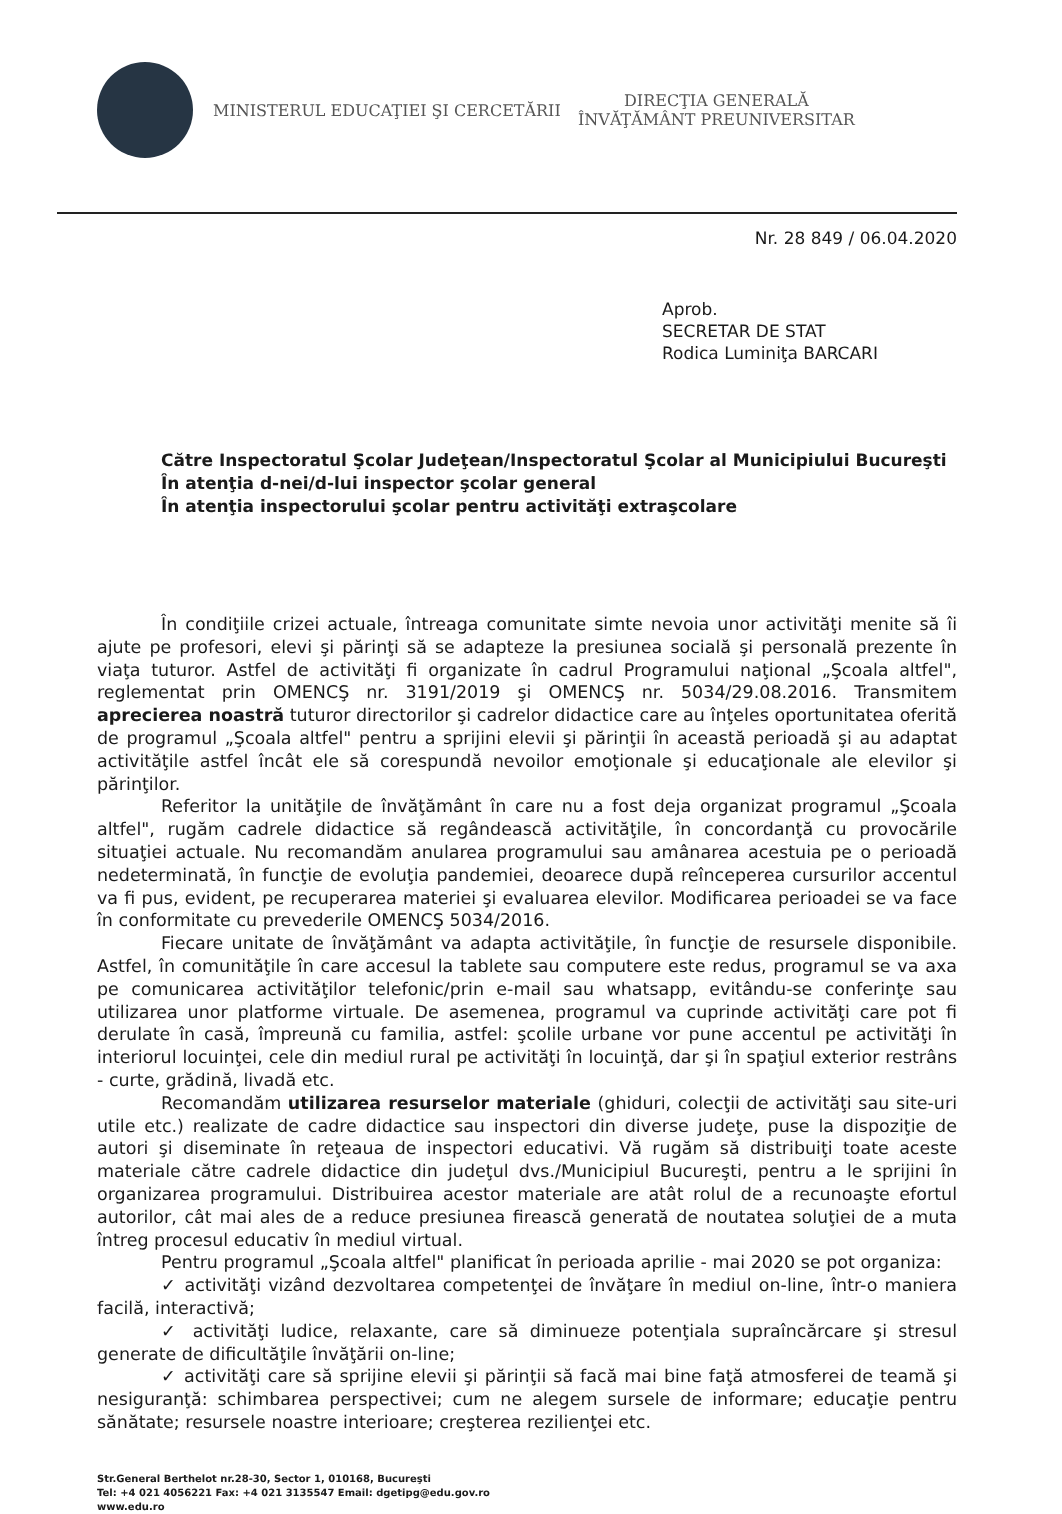MINISTERUL EDUCAŢIEI ŞI CERCETĂRII
DIRECŢIA GENERALĂ
ÎNVĂŢĂMÂNT PREUNIVERSITAR
Nr. 28 849 / 06.04.2020
Aprob.
SECRETAR DE STAT
Rodica Luminiţa BARCARI
Către Inspectoratul Şcolar Judeţean/Inspectoratul Şcolar al Municipiului Bucureşti
În atenţia d-nei/d-lui inspector şcolar general
În atenţia inspectorului şcolar pentru activităţi extraşcolare
În condiţiile crizei actuale, întreaga comunitate simte nevoia unor activităţi menite să îi ajute pe profesori, elevi şi părinţi să se adapteze la presiunea socială şi personală prezente în viaţa tuturor. Astfel de activităţi fi organizate în cadrul Programului naţional „Şcoala altfel", reglementat prin OMENCŞ nr. 3191/2019 şi OMENCŞ nr. 5034/29.08.2016. Transmitem aprecierea noastră tuturor directorilor şi cadrelor didactice care au înţeles oportunitatea oferită de programul „Şcoala altfel" pentru a sprijini elevii şi părinţii în această perioadă şi au adaptat activităţile astfel încât ele să corespundă nevoilor emoţionale şi educaţionale ale elevilor şi părinţilor.
Referitor la unităţile de învăţământ în care nu a fost deja organizat programul „Şcoala altfel", rugăm cadrele didactice să regândească activităţile, în concordanţă cu provocările situaţiei actuale. Nu recomandăm anularea programului sau amânarea acestuia pe o perioadă nedeterminată, în funcţie de evoluţia pandemiei, deoarece după reînceperea cursurilor accentul va fi pus, evident, pe recuperarea materiei şi evaluarea elevilor. Modificarea perioadei se va face în conformitate cu prevederile OMENCŞ 5034/2016.
Fiecare unitate de învăţământ va adapta activităţile, în funcţie de resursele disponibile. Astfel, în comunităţile în care accesul la tablete sau computere este redus, programul se va axa pe comunicarea activităţilor telefonic/prin e-mail sau whatsapp, evitându-se conferinţe sau utilizarea unor platforme virtuale. De asemenea, programul va cuprinde activităţi care pot fi derulate în casă, împreună cu familia, astfel: şcolile urbane vor pune accentul pe activităţi în interiorul locuinţei, cele din mediul rural pe activităţi în locuinţă, dar şi în spaţiul exterior restrâns - curte, grădină, livadă etc.
Recomandăm utilizarea resurselor materiale (ghiduri, colecţii de activităţi sau site-uri utile etc.) realizate de cadre didactice sau inspectori din diverse judeţe, puse la dispoziţie de autori şi diseminate în reţeaua de inspectori educativi. Vă rugăm să distribuiţi toate aceste materiale către cadrele didactice din judeţul dvs./Municipiul Bucureşti, pentru a le sprijini în organizarea programului. Distribuirea acestor materiale are atât rolul de a recunoaşte efortul autorilor, cât mai ales de a reduce presiunea firească generată de noutatea soluţiei de a muta întreg procesul educativ în mediul virtual.
Pentru programul „Şcoala altfel" planificat în perioada aprilie - mai 2020 se pot organiza:
✓ activităţi vizând dezvoltarea competenţei de învăţare în mediul on-line, într-o maniera facilă, interactivă;
✓ activităţi ludice, relaxante, care să diminueze potenţiala supraîncărcare şi stresul generate de dificultăţile învăţării on-line;
✓ activităţi care să sprijine elevii şi părinţii să facă mai bine faţă atmosferei de teamă şi nesiguranţă: schimbarea perspectivei; cum ne alegem sursele de informare; educaţie pentru sănătate; resursele noastre interioare; creşterea rezilienţei etc.
Str.General Berthelot nr.28-30, Sector 1, 010168, Bucureşti
Tel: +4 021 4056221 Fax: +4 021 3135547 Email: dgetipg@edu.gov.ro
www.edu.ro